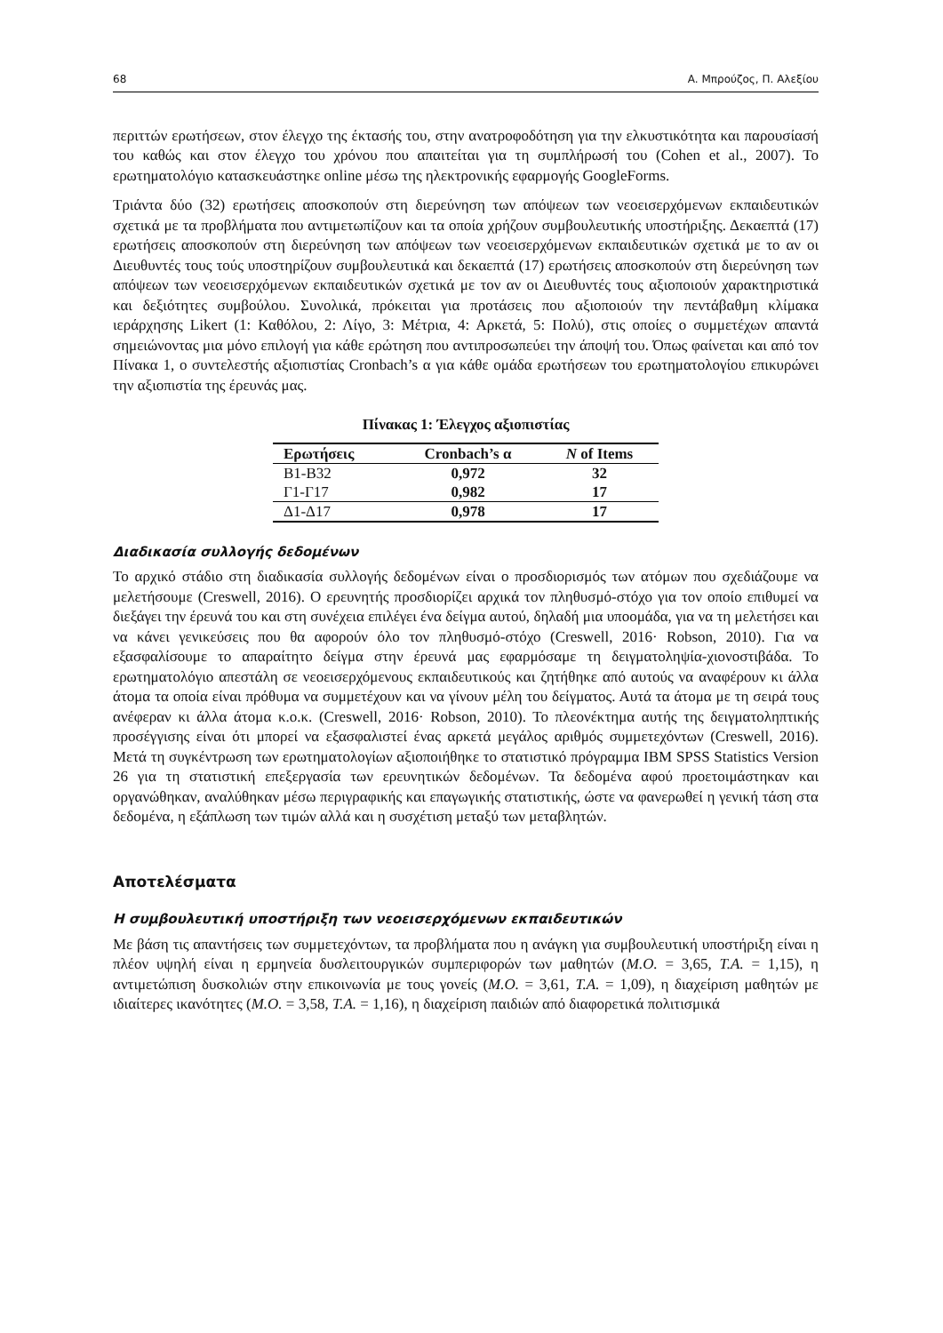68 Α. Μπρούζος, Π. Αλεξίου
περιττών ερωτήσεων, στον έλεγχο της έκτασής του, στην ανατροφοδότηση για την ελκυστικότητα και παρουσίασή του καθώς και στον έλεγχο του χρόνου που απαιτείται για τη συμπλήρωσή του (Cohen et al., 2007). Το ερωτηματολόγιο κατασκευάστηκε online μέσω της ηλεκτρονικής εφαρμογής GoogleForms.
Τριάντα δύο (32) ερωτήσεις αποσκοπούν στη διερεύνηση των απόψεων των νεοεισερχόμενων εκπαιδευτικών σχετικά με τα προβλήματα που αντιμετωπίζουν και τα οποία χρήζουν συμβουλευτικής υποστήριξης. Δεκαεπτά (17) ερωτήσεις αποσκοπούν στη διερεύνηση των απόψεων των νεοεισερχόμενων εκπαιδευτικών σχετικά με το αν οι Διευθυντές τους τούς υποστηρίζουν συμβουλευτικά και δεκαεπτά (17) ερωτήσεις αποσκοπούν στη διερεύνηση των απόψεων των νεοεισερχόμενων εκπαιδευτικών σχετικά με τον αν οι Διευθυντές τους αξιοποιούν χαρακτηριστικά και δεξιότητες συμβούλου. Συνολικά, πρόκειται για προτάσεις που αξιοποιούν την πεντάβαθμη κλίμακα ιεράρχησης Likert (1: Καθόλου, 2: Λίγο, 3: Μέτρια, 4: Αρκετά, 5: Πολύ), στις οποίες ο συμμετέχων απαντά σημειώνοντας μια μόνο επιλογή για κάθε ερώτηση που αντιπροσωπεύει την άποψή του. Όπως φαίνεται και από τον Πίνακα 1, ο συντελεστής αξιοπιστίας Cronbach’s α για κάθε ομάδα ερωτήσεων του ερωτηματολογίου επικυρώνει την αξιοπιστία της έρευνάς μας.
Πίνακας 1: Έλεγχος αξιοπιστίας
| Ερωτήσεις | Cronbach’s α | N of Items |
| --- | --- | --- |
| Β1-Β32 | 0,972 | 32 |
| Γ1-Γ17 | 0,982 | 17 |
| Δ1-Δ17 | 0,978 | 17 |
Διαδικασία συλλογής δεδομένων
Το αρχικό στάδιο στη διαδικασία συλλογής δεδομένων είναι ο προσδιορισμός των ατόμων που σχεδιάζουμε να μελετήσουμε (Creswell, 2016). Ο ερευνητής προσδιορίζει αρχικά τον πληθυσμό-στόχο για τον οποίο επιθυμεί να διεξάγει την έρευνά του και στη συνέχεια επιλέγει ένα δείγμα αυτού, δηλαδή μια υποομάδα, για να τη μελετήσει και να κάνει γενικεύσεις που θα αφορούν όλο τον πληθυσμό-στόχο (Creswell, 2016· Robson, 2010). Για να εξασφαλίσουμε το απαραίτητο δείγμα στην έρευνά μας εφαρμόσαμε τη δειγματοληψία-χιονοστιβάδα. Το ερωτηματολόγιο απεστάλη σε νεοεισερχόμενους εκπαιδευτικούς και ζητήθηκε από αυτούς να αναφέρουν κι άλλα άτομα τα οποία είναι πρόθυμα να συμμετέχουν και να γίνουν μέλη του δείγματος. Αυτά τα άτομα με τη σειρά τους ανέφεραν κι άλλα άτομα κ.ο.κ. (Creswell, 2016· Robson, 2010). Το πλεονέκτημα αυτής της δειγματοληπτικής προσέγγισης είναι ότι μπορεί να εξασφαλιστεί ένας αρκετά μεγάλος αριθμός συμμετεχόντων (Creswell, 2016). Μετά τη συγκέντρωση των ερωτηματολογίων αξιοποιήθηκε το στατιστικό πρόγραμμα IBM SPSS Statistics Version 26 για τη στατιστική επεξεργασία των ερευνητικών δεδομένων. Τα δεδομένα αφού προετοιμάστηκαν και οργανώθηκαν, αναλύθηκαν μέσω περιγραφικής και επαγωγικής στατιστικής, ώστε να φανερωθεί η γενική τάση στα δεδομένα, η εξάπλωση των τιμών αλλά και η συσχέτιση μεταξύ των μεταβλητών.
Αποτελέσματα
Η συμβουλευτική υποστήριξη των νεοεισερχόμενων εκπαιδευτικών
Με βάση τις απαντήσεις των συμμετεχόντων, τα προβλήματα που η ανάγκη για συμβουλευτική υποστήριξη είναι η πλέον υψηλή είναι η ερμηνεία δυσλειτουργικών συμπεριφορών των μαθητών (Μ.Ο. = 3,65, Τ.Α. = 1,15), η αντιμετώπιση δυσκολιών στην επικοινωνία με τους γονείς (Μ.Ο. = 3,61, Τ.Α. = 1,09), η διαχείριση μαθητών με ιδιαίτερες ικανότητες (Μ.Ο. = 3,58, Τ.Α. = 1,16), η διαχείριση παιδιών από διαφορετικά πολιτισμικά